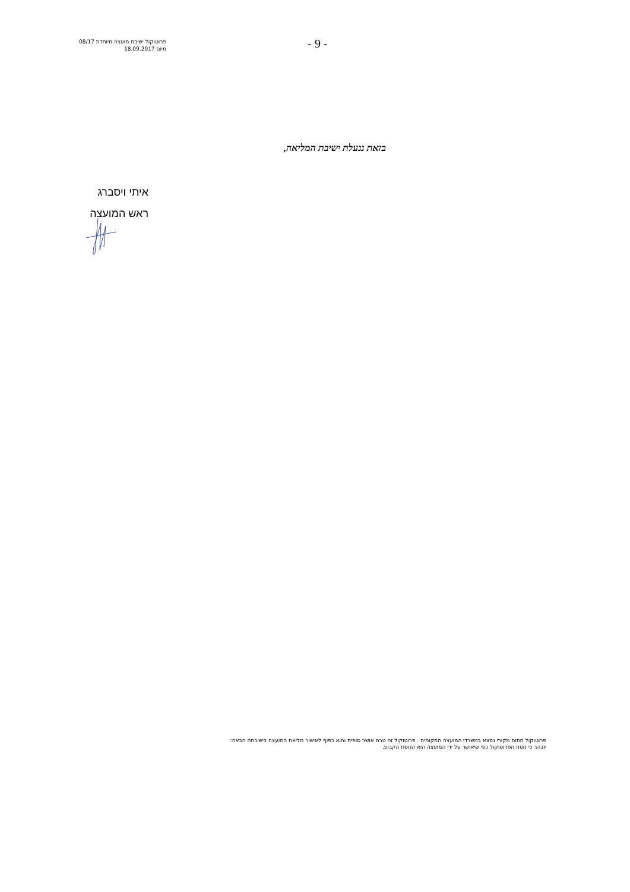פרוטוקול ישיבת מועצה מיוחדת 08/17
מיום 18.09.2017
- 9 -
בזאת ננעלת ישיבת המליאה,
איתי ויסברג
ראש המועצה
פרוטוקול חתום מקורי נמצא במשרדי המועצה המקומית . פרוטוקול זה טרם אושר סופית והוא כפוף לאישור מליאת המועצה בישיבתה הבאה:
יובהר כי נוסח הפרוטוקול כפי שיאושר על ידי המועצה הוא הנוסח הקבוע.